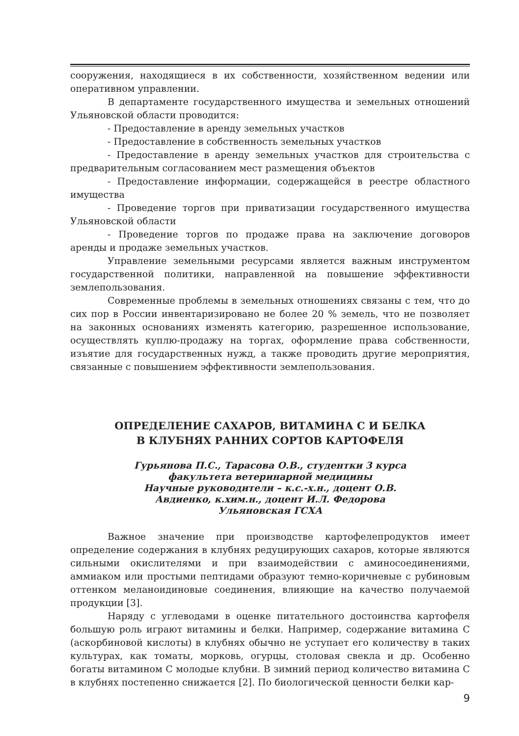сооружения, находящиеся в их собственности, хозяйственном ведении или оперативном управлении.
В департаменте государственного имущества и земельных отношений Ульяновской области проводится:
- Предоставление в аренду земельных участков
- Предоставление в собственность земельных участков
- Предоставление в аренду земельных участков для строительства с предварительным согласованием мест размещения объектов
- Предоставление информации, содержащейся в реестре областного имущества
- Проведение торгов при приватизации государственного имущества Ульяновской области
- Проведение торгов по продаже права на заключение договоров аренды и продаже земельных участков.
Управление земельными ресурсами является важным инструментом государственной политики, направленной на повышение эффективности землепользования.
Современные проблемы в земельных отношениях связаны с тем, что до сих пор в России инвентаризировано не более 20 % земель, что не позволяет на законных основаниях изменять категорию, разрешенное использование, осуществлять куплю-продажу на торгах, оформление права собственности, изъятие для государственных нужд, а также проводить другие мероприятия, связанные с повышением эффективности землепользования.
ОПРЕДЕЛЕНИЕ САХАРОВ, ВИТАМИНА С И БЕЛКА
В КЛУБНЯХ РАННИХ СОРТОВ КАРТОФЕЛЯ
Гурьянова П.С., Тарасова О.В., студентки 3 курса
факультета ветеринарной медицины
Научные руководители – к.с.-х.н., доцент О.В.
Авдиенко, к.хим.н., доцент И.Л. Федорова
Ульяновская ГСХА
Важное значение при производстве картофелепродуктов имеет определение содержания в клубнях редуцирующих сахаров, которые являются сильными окислителями и при взаимодействии с аминосоединениями, аммиаком или простыми пептидами образуют темно-коричневые с рубиновым оттенком меланоидиновые соединения, влияющие на качество получаемой продукции [3].
Наряду с углеводами в оценке питательного достоинства картофеля большую роль играют витамины и белки. Например, содержание витамина С (аскорбиновой кислоты) в клубнях обычно не уступает его количеству в таких культурах, как томаты, морковь, огурцы, столовая свекла и др. Особенно богаты витамином С молодые клубни. В зимний период количество витамина С в клубнях постепенно снижается [2]. По биологической ценности белки кар-
9